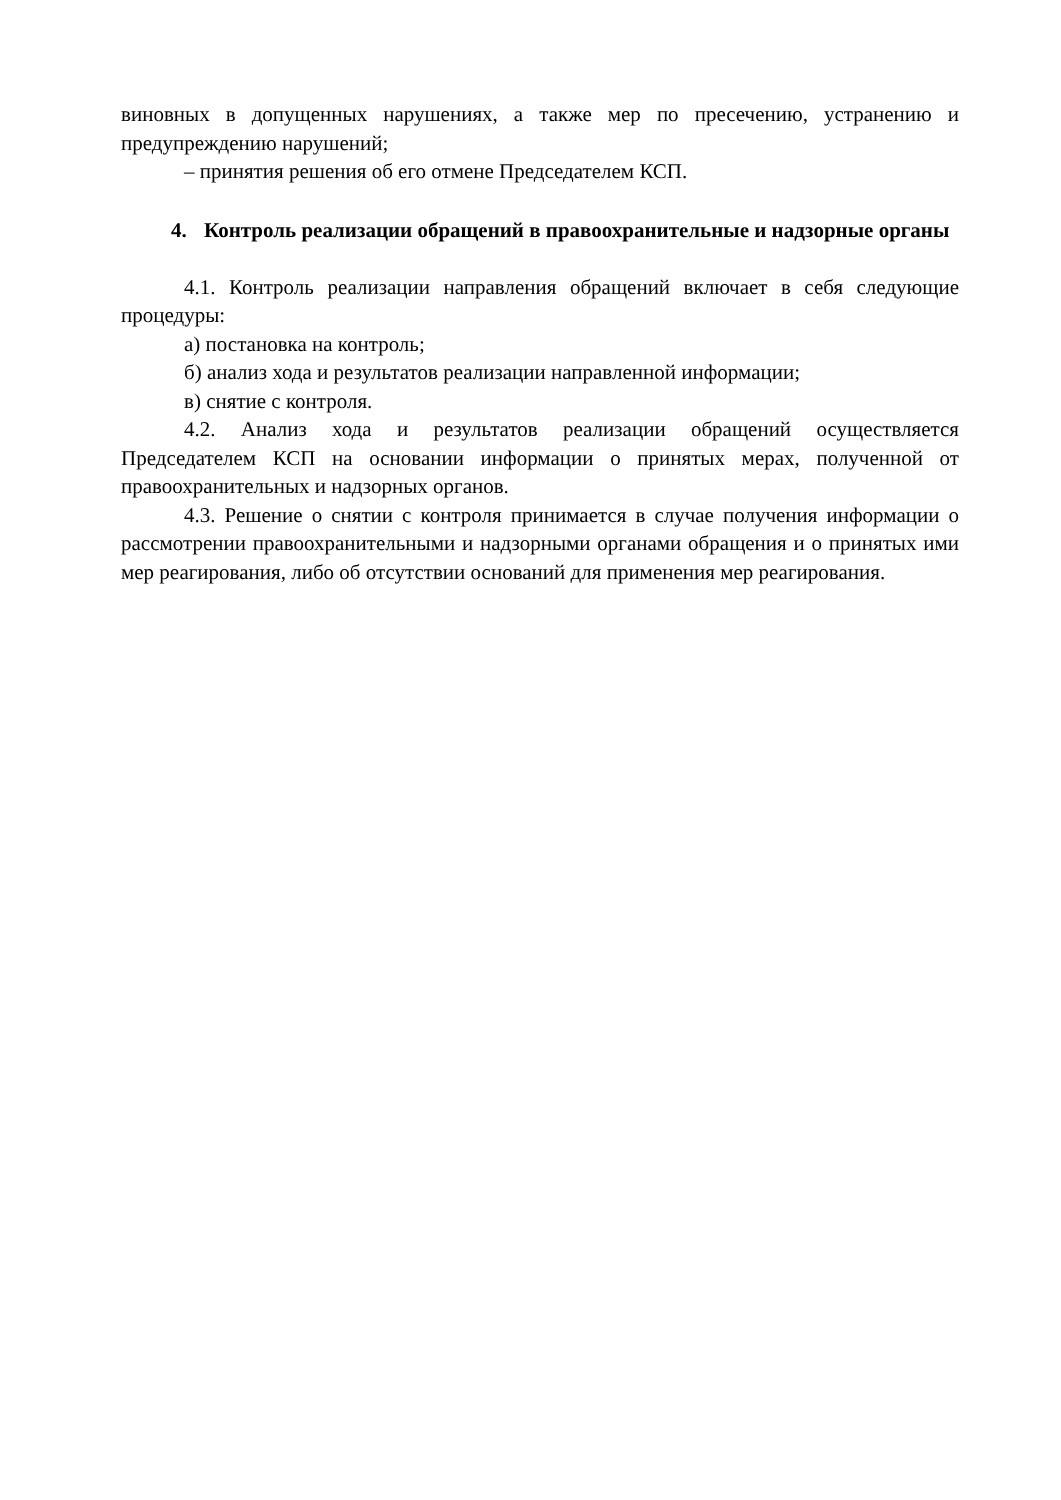виновных в допущенных нарушениях, а также мер по пресечению, устранению и предупреждению нарушений;
– принятия решения об его отмене Председателем КСП.
4. Контроль реализации обращений в правоохранительные и надзорные органы
4.1. Контроль реализации направления обращений включает в себя следующие процедуры:
а) постановка на контроль;
б) анализ хода и результатов реализации направленной информации;
в) снятие с контроля.
4.2. Анализ хода и результатов реализации обращений осуществляется Председателем КСП на основании информации о принятых мерах, полученной от правоохранительных и надзорных органов.
4.3. Решение о снятии с контроля принимается в случае получения информации о рассмотрении правоохранительными и надзорными органами обращения и о принятых ими мер реагирования, либо об отсутствии оснований для применения мер реагирования.